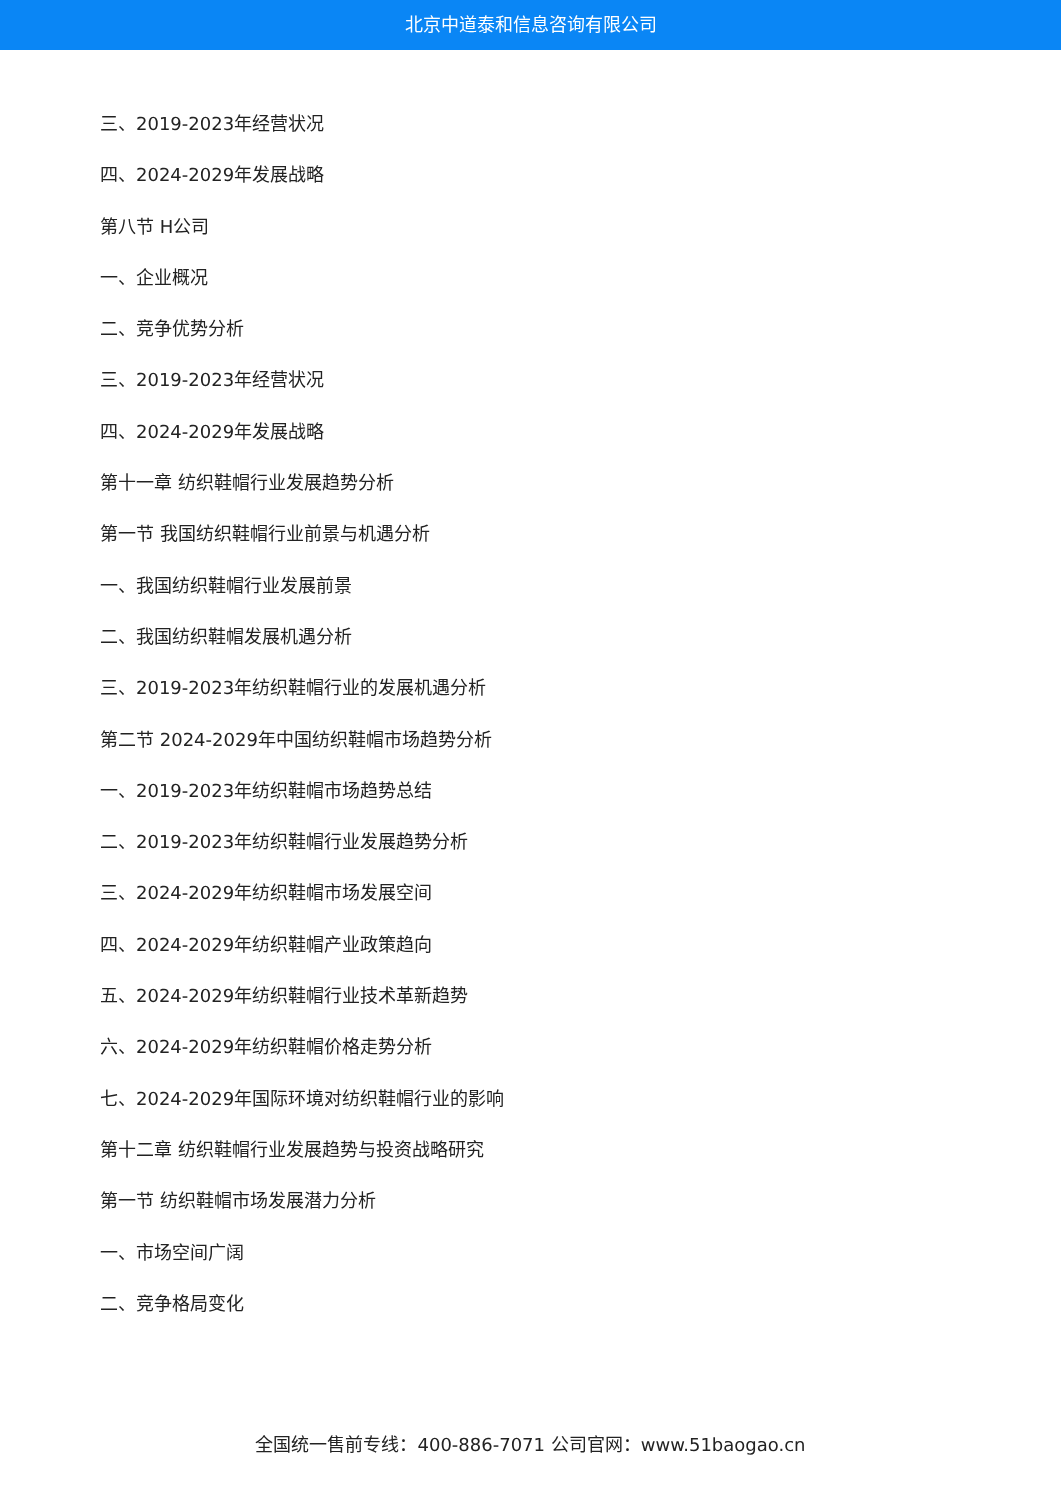北京中道泰和信息咨询有限公司
三、2019-2023年经营状况
四、2024-2029年发展战略
第八节 H公司
一、企业概况
二、竞争优势分析
三、2019-2023年经营状况
四、2024-2029年发展战略
第十一章 纺织鞋帽行业发展趋势分析
第一节 我国纺织鞋帽行业前景与机遇分析
一、我国纺织鞋帽行业发展前景
二、我国纺织鞋帽发展机遇分析
三、2019-2023年纺织鞋帽行业的发展机遇分析
第二节 2024-2029年中国纺织鞋帽市场趋势分析
一、2019-2023年纺织鞋帽市场趋势总结
二、2019-2023年纺织鞋帽行业发展趋势分析
三、2024-2029年纺织鞋帽市场发展空间
四、2024-2029年纺织鞋帽产业政策趋向
五、2024-2029年纺织鞋帽行业技术革新趋势
六、2024-2029年纺织鞋帽价格走势分析
七、2024-2029年国际环境对纺织鞋帽行业的影响
第十二章 纺织鞋帽行业发展趋势与投资战略研究
第一节 纺织鞋帽市场发展潜力分析
一、市场空间广阔
二、竞争格局变化
全国统一售前专线：400-886-7071 公司官网：www.51baogao.cn